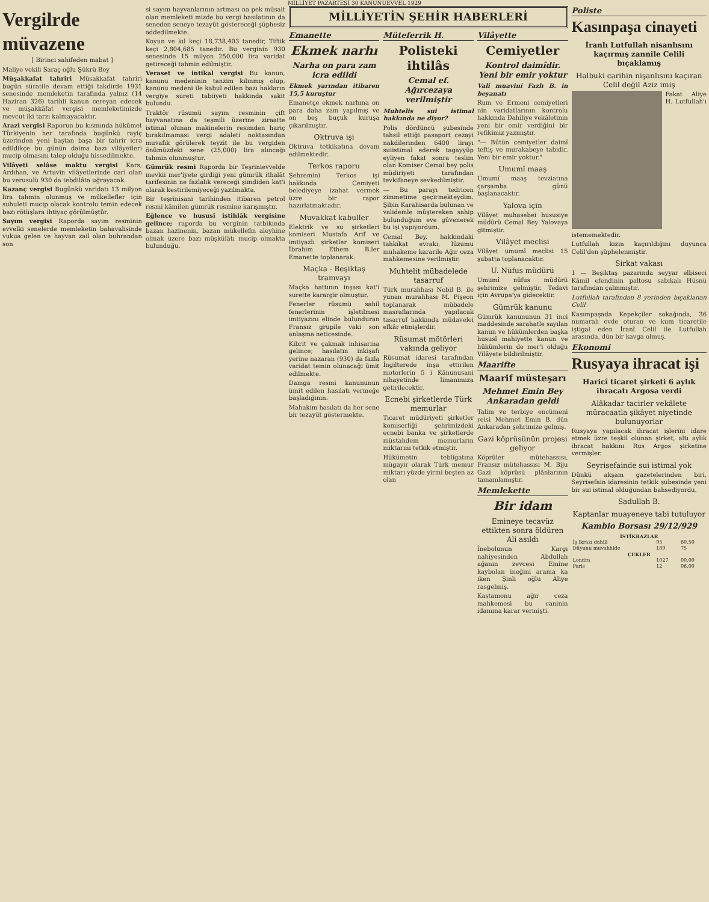MİLLİYET PAZARTESİ 30 KANUNUEVVEL 1929
Vergilrde müvazene
[ Birinci sahifeden mabat ]
Maliye vekili Saraç oğlu Şükrü Bey
Müşakkafat tahriri Müsakkafat tahriri bugün süratile devam ettiği takdirde 1931 senesinde memleketin tarafında yalnız (14 Haziran 326) tarihli kanun cereyan edecek ve müşakkâfat vergisi memleketimizde mevcut iki tarzı kalmayacaktır.
Arazi vergisi Raporun bu kısmında hükûmet Türkiyenin her tarafında bugünkü rayiç üzerinden yeni baştan başa bir tahrir icra edildikçe bu günün daima bazı vilâyetleri mucip olmasını talep olduğu hissedilmekte.
Vilâyeti selâse maktu vergisi Kars, Ardıhan, ve Artuvin vilâyetlerinde cari olan bu verusulü 930 da tebdilâta uğrayacak.
Kazanç vergisi Bugünkü varidatı 13 milyon lira tahmin olunmuş ve mükellefler için suhuleti mucip olacak kontrolu temin edecek bazı rötüşlara ihtiyaç görülmüştür.
Sayım vergisi Raporda sayım resminin evvelki senelerde memleketin bahavalisinde vukua gelen ve hayvan zail olan buhrandan son
si sayım hayvanlarının artması na pek müsait olan memleketi mizde bu vergi hasılatının da seneden seneye tezayüt göstereceği şüphesiz addedilmekte.
Koyun ve kıl keçi 18,738,403 tanedir, Tiftik keçi 2,804,685 tanedir. Bu verginin 930 senesinde 15 milyon 250,000 lira varidat getireceği tahmin edilmiştir.
Veraset ve intikal vergisi Bu kanun, kanunu medeninin tanzim kılınmış olup, kanunu medeni ile kabul edilen bazı hakların vergiye sureti tabiiyeti hakkında sakit bulundu.
Traktör rüsumü sayım resminin çift hayvanatına da teşmili üzerine ziraatte istimal olunan makinelerin resimden hariç bırakılmaması vergi adaleti noktasından muvafık görülerek teyzit ile bu vergiden önümüzdeki sene (25,000) lira alıncağı tahmin olunmuştur.
Gümrük resmi Raporda bir Teşrinievvelde mevkii mer'iyete girdiği yeni gümrük ithalât tarifesinin ne fazlalık vereceği şimdiden kat'i olarak kestirilemiyeceği yazılmakta.
Bir teşrinisani tarihinden itibaren petrol resmi kâmilen gümrük resmine karışmıştır.
Eğlence ve hususî istihlâk vergisine gelince; raporda bu verginin tatbikında bazan hazinenin, bazan mükellefin aleyhine olmak üzere bazı müşkülâtı mucip olmakta bulunduğu.
MİLLİYETİN ŞEHİR HABERLERİ
Emanette
Ekmek narhı
Narha on para zam icra edildi
Ekmek yarından itibaren 15,5 kuruştur
Emanetçe ekmek narhına on para daha zam yapılmış ve on beş buçuk kuruşa çıkarılmıştır.
Oktruva işi
Oktruva tetkikatına devam edilmektedir.
Terkos raporu
Şehremini Terkos işi hakkında Cemiyeti belediyeye izahat vermek üzre bir rapor hazırlatmaktadır.
Muvakkat kabuller
Elektrik ve su şirketleri komiseri Mustafa Arif ve imtiyazlı şirketler komiseri İbrahim Ethem B.ler Emanette toplanarak.
Maçka - Beşiktaş tramvayı
Maçka hattının inşası kat'i surette karargir olmuştur.
Fenerler rüsumü sahil fenerlerinin işletilmesi imtiyazını elinde bulunduran Fransız grupile vaki son anlaşma neticesinde.
Kibrit ve çakmak inhisarına gelince; hasılatın inkişafı yerine nazaran (930) da fazla varidat temin olunacağı ümit edilmekte.
Damga resmi kanununun ümit edilen hasılatı vermeğe başladığının.
Mahakim hasılatı da her sene bir tezayüt göstermekte.
Müteferrik H.
Polisteki ihtilâs
Cemal ef. Ağırcezaya verilmiştir
Muhtelis sui istimal hakkında ne diyor?
Polis dördüncü şubesinde tahsil ettiği pasaport cezayi nakdilerinden 6400 lirayı suiistimal ederek tagayyüp eyliyen fakat sonra teslim olan Komiser Cemal bey polis müdiriyeti tarafından tevkifaneye sevkedilmiştir.
— Bu parayı tedricen zimmetime geçirmekteydim. Şibin Karahisarda bulunan ve validemle müştereken sahip bulunduğum eve güvenerek bu işi yapıyordum.
Cemal Bey, hakkındaki tahkikat evrakı, lüzumu muhakeme kararile Ağır ceza mahkemesine verilmiştir.
Muhtelit mübadelede tasarruf
Türk murahhası Nebil B. ile yunan murahhası M. Pişeon toplanarak mübadele masraflarında yapılacak tasarruf hakkında müdavelei efkâr etmişlerdir.
Rüsumat mötörleri vakında geliyor
Rüsumat idaresi tarafından İngilterede inşa ettirilen motorlerin 5 i Kânunusani nihayetinde limanımıza getirilecektir.
Ecnebi şirketlerde Türk memurlar
Ticaret müdüriyeti şirketler komiserliği şehrimizdeki ecnebi banka ve şirketlerde müstahdem memurların miktarını tetkik etmiştir.
Hükûmetin tebligatına mügayir olarak Türk memur miktarı yüzde yirmi beşten az olan
Vilâyette
Cemiyetler
Kontrol daimîdir. Yeni bir emir yoktur
Vali muavini Fazlı B. in beyanatı
Rum ve Ermeni cemiyetleri nin varidatlarının kontrolu hakkında Dahiliye vekâletinin yeni bir emir verdiğini bir refikimiz yazmıştır.
"— Bütün cemiyetler daimî teftiş ve murakabeye tabidir. Yeni bir emir yoktur."
Umumî maaş
Umumî maaş tevziatına çarşamba günü başlanacaktır.
Yalova için
Vilâyet muhasebei hususiye müdürü Cemal Bey Yalovaya gitmiştir.
Vilâyet meclisi
Vilâyet umumî meclisi 15 şubatta toplanacaktır.
U. Nüfus müdürü
Umumî nüfus müdürü şehrimize gelmiştir. Tedavi için Avrupa'ya gidecektir.
Gümrük kanunu
Gümrük kanununun 31 inci maddesinde sarahatle sayılan kanun ve hükümlerden başka hususî mahiyette kanun ve hükümlerin de mer'i olduğu Vilâyete bildirilmiştir.
Maarifte
Maarif müsteşarı
Mehmet Emin Bey Ankaradan geldi
Talim ve terbiye encümeni reisi Mehmet Emin B. dün Ankaradan şehrimize gelmiş.
Gazi köprüsünün projesi geliyor
Köprüler mütehassısı, Fransız mütehassısı M. Biju Gazi köprüsü plânlarının tamamlamıştır.
Memlekette
Bir idam
Emineye tecavüz ettikten sonra öldüren Ali asıldı
İnebolunun Kargı nahiyesinden Abdullah ağanın zevcesi Emine kaybolan ineğini arama ka iken Şinli oğlu Aliye rasgelmiş.
Kastamonu ağır ceza mahkemesi bu caninin idamına karar vermişti.
Poliste
Kasınpaşa cinayeti
İranlı Lutfullah nisanlısını kaçırmış zannile Celili bıçaklamış
Halbuki carihin nişanlısını kaçıran Celil değil Aziz imiş
Fakat Aliye H. Lutfullah'ı istememektedir.
Lutfullah kızın kaçırıldığını duyunca Celil'den şüphelenmiştir.
Sirkat vakası
1 — Beşiktaş pazarında seyyar elbiseci Kâmil efendinin paltosu sabıkalı Hüsnü tarafından çalınmıştır.
Lutfullah tarafından 8 yerinden bıçaklanan Celil
Kasımpaşada Kepekçiler sokağında, 36 numaralı evde oturan ve kum ticaretile iştigal eden İranî Celil ile Lutfullah arasında, dün bir kavga olmuş.
Ekonomi
Rusyaya ihracat işi
Haricî ticaret şirketi 6 aylık ihracatı Argosa verdi
Alâkadar tacirler vekâlete müracaatla şikâyet niyetinde bulunuyorlar
Rusyaya yapılacak ihracat işlerini idare etmek üzre teşkil olunan şirket, altı aylık ihracat hakkını Rus Argos şirketine vermişler.
Seyrisefainde sui istimal yok
Dünkü akşam gazetelerinden biri, Seyrisefain idaresinin tetkik şubesinde yeni bir sui istimal olduğundan bahsediyordu.
Sadullah B.
Kaptanlar muayeneye tabi tutuluyor
Kambio Borsası 29/12/929
| İSTİKRAZLAR | | |
| --- | --- | --- |
| İş ikrazı dahili | 95 | 60,50 |
| Düyunu muvahhide | 189 | 75 |
| ÇEKLER | | |
| Londra | 1027 | 00,00 |
| Paris | 12 | 06,00 |